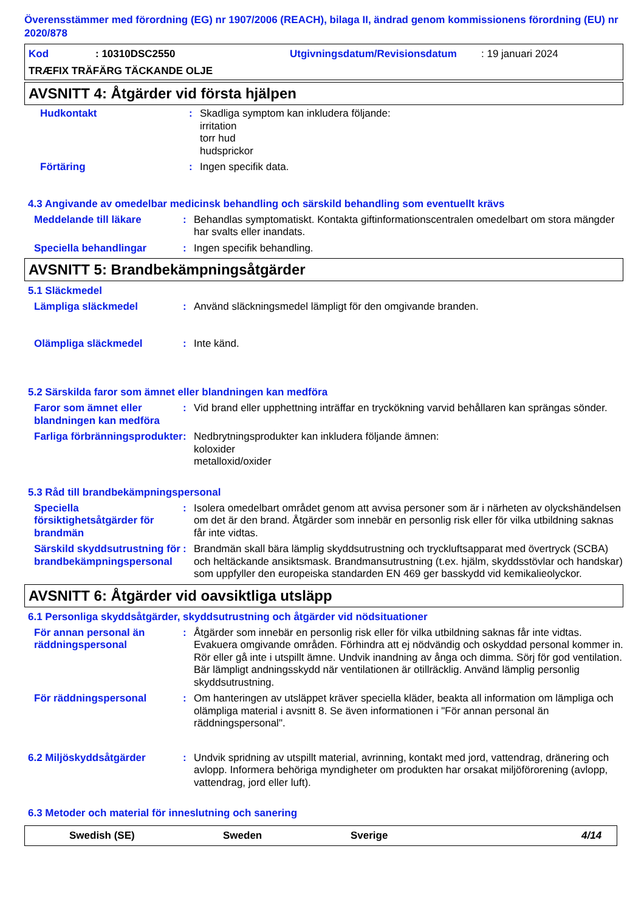Överensstämmer med förordning (EG) nr 1907/2006 (REACH), bilaga II, ändrad genom kommissionens förordning (EU) nr 2020/878
Kod: 10310DSC2550 Utgivningsdatum/Revisionsdatum: 19 januari 2024
TRÆFIX TRÄFÄRG TÄCKANDE OLJE
AVSNITT 4: Åtgärder vid första hjälpen
Hudkontakt : Skadliga symptom kan inkludera följande:
irritation
torr hud
hudsprickor
Förtäring : Ingen specifik data.
4.3 Angivande av omedelbar medicinsk behandling och särskild behandling som eventuellt krävs
Meddelande till läkare : Behandlas symptomatiskt. Kontakta giftinformationscentralen omedelbart om stora mängder har svalts eller inandats.
Speciella behandlingar : Ingen specifik behandling.
AVSNITT 5: Brandbekämpningsåtgärder
5.1 Släckmedel
Lämpliga släckmedel : Använd släckningsmedel lämpligt för den omgivande branden.
Olämpliga släckmedel : Inte känd.
5.2 Särskilda faror som ämnet eller blandningen kan medföra
Faror som ämnet eller blandningen kan medföra
: Vid brand eller upphettning inträffar en tryckökning varvid behållaren kan sprängas sönder.
Farliga förbränningsprodukter
: Nedbrytningsprodukter kan inkludera följande ämnen:
koloxider
metalloxid/oxider
5.3 Råd till brandbekämpningspersonal
Speciella försiktighetsåtgärder för brandmän
: Isolera omedelbart området genom att avvisa personer som är i närheten av olyckshändelsen om det är den brand. Åtgärder som innebär en personlig risk eller för vilka utbildning saknas får inte vidtas.
Särskild skyddsutrustning för brandbekämpningspersonal
: Brandmän skall bära lämplig skyddsutrustning och tryckluftsapparat med övertryck (SCBA) och heltäckande ansiktsmask. Brandmansutrustning (t.ex. hjälm, skyddsstövlar och handskar) som uppfyller den europeiska standarden EN 469 ger basskydd vid kemikalieolyckor.
AVSNITT 6: Åtgärder vid oavsiktliga utsläpp
6.1 Personliga skyddsåtgärder, skyddsutrustning och åtgärder vid nödsituationer
För annan personal än räddningspersonal
: Åtgärder som innebär en personlig risk eller för vilka utbildning saknas får inte vidtas. Evakuera omgivande områden. Förhindra att ej nödvändig och oskyddad personal kommer in. Rör eller gå inte i utspillt ämne. Undvik inandning av ånga och dimma. Sörj för god ventilation. Bär lämpligt andningsskydd när ventilationen är otillräcklig. Använd lämplig personlig skyddsutrustning.
För räddningspersonal : Om hanteringen av utsläppet kräver speciella kläder, beakta all information om lämpliga och olämpliga material i avsnitt 8. Se även informationen i "För annan personal än räddningspersonal".
6.2 Miljöskyddsåtgärder : Undvik spridning av utspillt material, avrinning, kontakt med jord, vattendrag, dränering och avlopp. Informera behöriga myndigheter om produkten har orsakat miljöförorening (avlopp, vattendrag, jord eller luft).
6.3 Metoder och material för inneslutning och sanering
Swedish (SE) Sweden Sverige 4/14